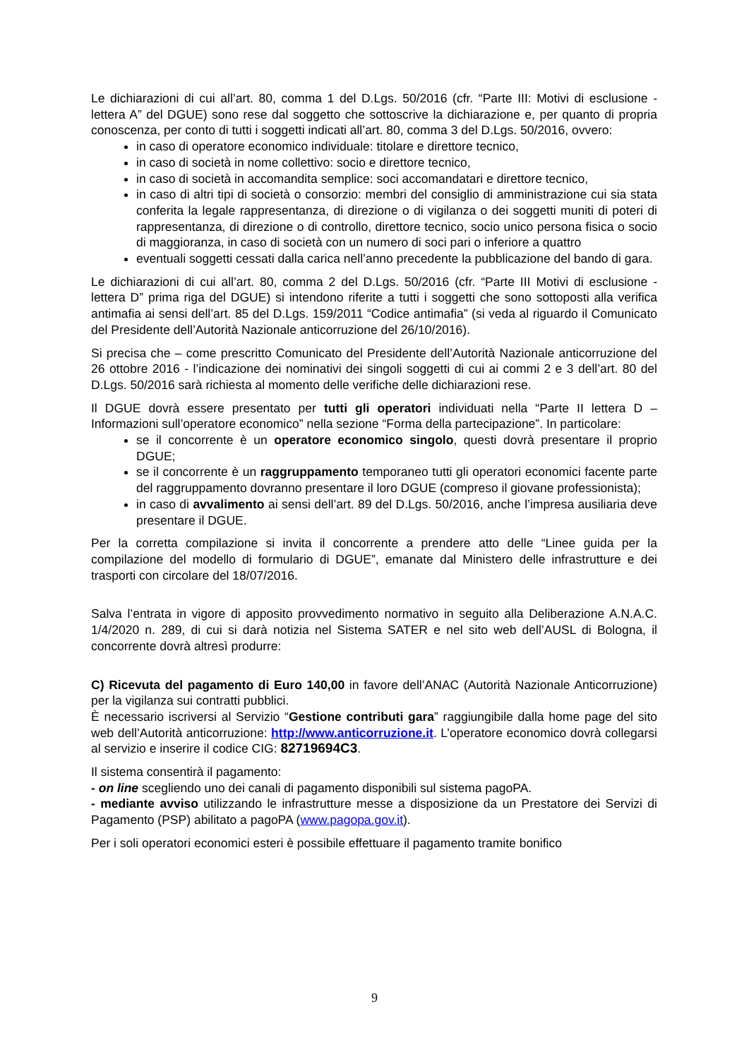Le dichiarazioni di cui all’art. 80, comma 1 del D.Lgs. 50/2016 (cfr. “Parte III: Motivi di esclusione - lettera A” del DGUE) sono rese dal soggetto che sottoscrive la dichiarazione e, per quanto di propria conoscenza, per conto di tutti i soggetti indicati all’art. 80, comma 3 del D.Lgs. 50/2016, ovvero:
in caso di operatore economico individuale: titolare e direttore tecnico,
in caso di società in nome collettivo: socio e direttore tecnico,
in caso di società in accomandita semplice: soci accomandatari e direttore tecnico,
in caso di altri tipi di società o consorzio: membri del consiglio di amministrazione cui sia stata conferita la legale rappresentanza, di direzione o di vigilanza o dei soggetti muniti di poteri di rappresentanza, di direzione o di controllo, direttore tecnico, socio unico persona fisica o socio di maggioranza, in caso di società con un numero di soci pari o inferiore a quattro
eventuali soggetti cessati dalla carica nell’anno precedente la pubblicazione del bando di gara.
Le dichiarazioni di cui all’art. 80, comma 2 del D.Lgs. 50/2016 (cfr. “Parte III Motivi di esclusione - lettera D” prima riga del DGUE) si intendono riferite a tutti i soggetti che sono sottoposti alla verifica antimafia ai sensi dell’art. 85 del D.Lgs. 159/2011 “Codice antimafia” (si veda al riguardo il Comunicato del Presidente dell’Autorità Nazionale anticorruzione del 26/10/2016).
Si precisa che – come prescritto Comunicato del Presidente dell’Autorità Nazionale anticorruzione del 26 ottobre 2016 - l’indicazione dei nominativi dei singoli soggetti di cui ai commi 2 e 3 dell’art. 80 del D.Lgs. 50/2016 sarà richiesta al momento delle verifiche delle dichiarazioni rese.
Il DGUE dovrà essere presentato per tutti gli operatori individuati nella “Parte II lettera D – Informazioni sull’operatore economico” nella sezione “Forma della partecipazione”. In particolare:
se il concorrente è un operatore economico singolo, questi dovrà presentare il proprio DGUE;
se il concorrente è un raggruppamento temporaneo tutti gli operatori economici facente parte del raggruppamento dovranno presentare il loro DGUE (compreso il giovane professionista);
in caso di avvalimento ai sensi dell’art. 89 del D.Lgs. 50/2016, anche l’impresa ausiliaria deve presentare il DGUE.
Per la corretta compilazione si invita il concorrente a prendere atto delle “Linee guida per la compilazione del modello di formulario di DGUE”, emanate dal Ministero delle infrastrutture e dei trasporti con circolare del 18/07/2016.
Salva l’entrata in vigore di apposito provvedimento normativo in seguito alla Deliberazione A.N.A.C. 1/4/2020 n. 289, di cui si darà notizia nel Sistema SATER e nel sito web dell’AUSL di Bologna, il concorrente dovrà altresì produrre:
C) Ricevuta del pagamento di Euro 140,00 in favore dell’ANAC (Autorità Nazionale Anticorruzione) per la vigilanza sui contratti pubblici.
È necessario iscriversi al Servizio “Gestione contributi gara” raggiungibile dalla home page del sito web dell’Autorità anticorruzione: http://www.anticorruzione.it. L’operatore economico dovrà collegarsi al servizio e inserire il codice CIG: 82719694C3.
Il sistema consentirà il pagamento:
- on line scegliendo uno dei canali di pagamento disponibili sul sistema pagoPA.
- mediante avviso utilizzando le infrastrutture messe a disposizione da un Prestatore dei Servizi di Pagamento (PSP) abilitato a pagoPA (www.pagopa.gov.it).
Per i soli operatori economici esteri è possibile effettuare il pagamento tramite bonifico
9